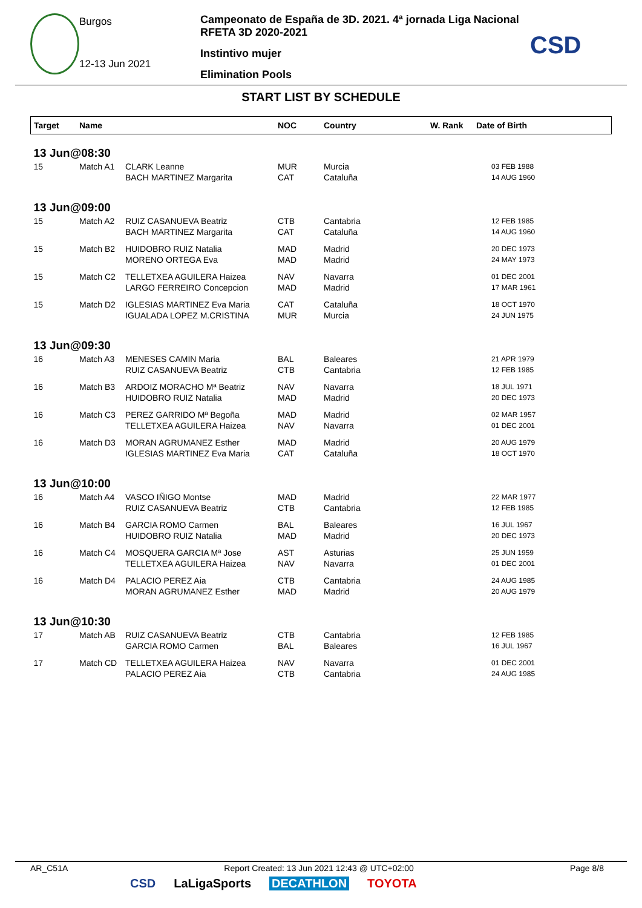Burgos
12-13 Jun 2021
Campeonato de España de 3D. 2021. 4ª jornada Liga Nacional RFETA 3D 2020-2021
Instintivo mujer
Elimination Pools
CSD
START LIST BY SCHEDULE
| Target | Name | | NOC | Country | W. Rank | Date of Birth |
| --- | --- | --- | --- | --- | --- | --- |
| 13 Jun@08:30 | | | | | | |
| 15 | Match A1 | CLARK Leanne BACH MARTINEZ Margarita | MUR CAT | Murcia Cataluña | | 03 FEB 1988 14 AUG 1960 |
| 13 Jun@09:00 | | | | | | |
| 15 | Match A2 | RUIZ CASANUEVA Beatriz BACH MARTINEZ Margarita | CTB CAT | Cantabria Cataluña | | 12 FEB 1985 14 AUG 1960 |
| 15 | Match B2 | HUIDOBRO RUIZ Natalia MORENO ORTEGA Eva | MAD MAD | Madrid Madrid | | 20 DEC 1973 24 MAY 1973 |
| 15 | Match C2 | TELLETXEA AGUILERA Haizea LARGO FERREIRO Concepcion | NAV MAD | Navarra Madrid | | 01 DEC 2001 17 MAR 1961 |
| 15 | Match D2 | IGLESIAS MARTINEZ Eva Maria IGUALADA LOPEZ M.CRISTINA | CAT MUR | Cataluña Murcia | | 18 OCT 1970 24 JUN 1975 |
| 13 Jun@09:30 | | | | | | |
| 16 | Match A3 | MENESES CAMIN Maria RUIZ CASANUEVA Beatriz | BAL CTB | Baleares Cantabria | | 21 APR 1979 12 FEB 1985 |
| 16 | Match B3 | ARDOIZ MORACHO Mª Beatriz HUIDOBRO RUIZ Natalia | NAV MAD | Navarra Madrid | | 18 JUL 1971 20 DEC 1973 |
| 16 | Match C3 | PEREZ GARRIDO Mª Begoña TELLETXEA AGUILERA Haizea | MAD NAV | Madrid Navarra | | 02 MAR 1957 01 DEC 2001 |
| 16 | Match D3 | MORAN AGRUMANEZ Esther IGLESIAS MARTINEZ Eva Maria | MAD CAT | Madrid Cataluña | | 20 AUG 1979 18 OCT 1970 |
| 13 Jun@10:00 | | | | | | |
| 16 | Match A4 | VASCO IÑIGO Montse RUIZ CASANUEVA Beatriz | MAD CTB | Madrid Cantabria | | 22 MAR 1977 12 FEB 1985 |
| 16 | Match B4 | GARCIA ROMO Carmen HUIDOBRO RUIZ Natalia | BAL MAD | Baleares Madrid | | 16 JUL 1967 20 DEC 1973 |
| 16 | Match C4 | MOSQUERA GARCIA Mª Jose TELLETXEA AGUILERA Haizea | AST NAV | Asturias Navarra | | 25 JUN 1959 01 DEC 2001 |
| 16 | Match D4 | PALACIO PEREZ Aia MORAN AGRUMANEZ Esther | CTB MAD | Cantabria Madrid | | 24 AUG 1985 20 AUG 1979 |
| 13 Jun@10:30 | | | | | | |
| 17 | Match AB | RUIZ CASANUEVA Beatriz GARCIA ROMO Carmen | CTB BAL | Cantabria Baleares | | 12 FEB 1985 16 JUL 1967 |
| 17 | Match CD | TELLETXEA AGUILERA Haizea PALACIO PEREZ Aia | NAV CTB | Navarra Cantabria | | 01 DEC 2001 24 AUG 1985 |
AR_C51A Report Created: 13 Jun 2021 12:43 @ UTC+02:00 Page 8/8
CSD LaLigaSports DECATHLON TOYOTA